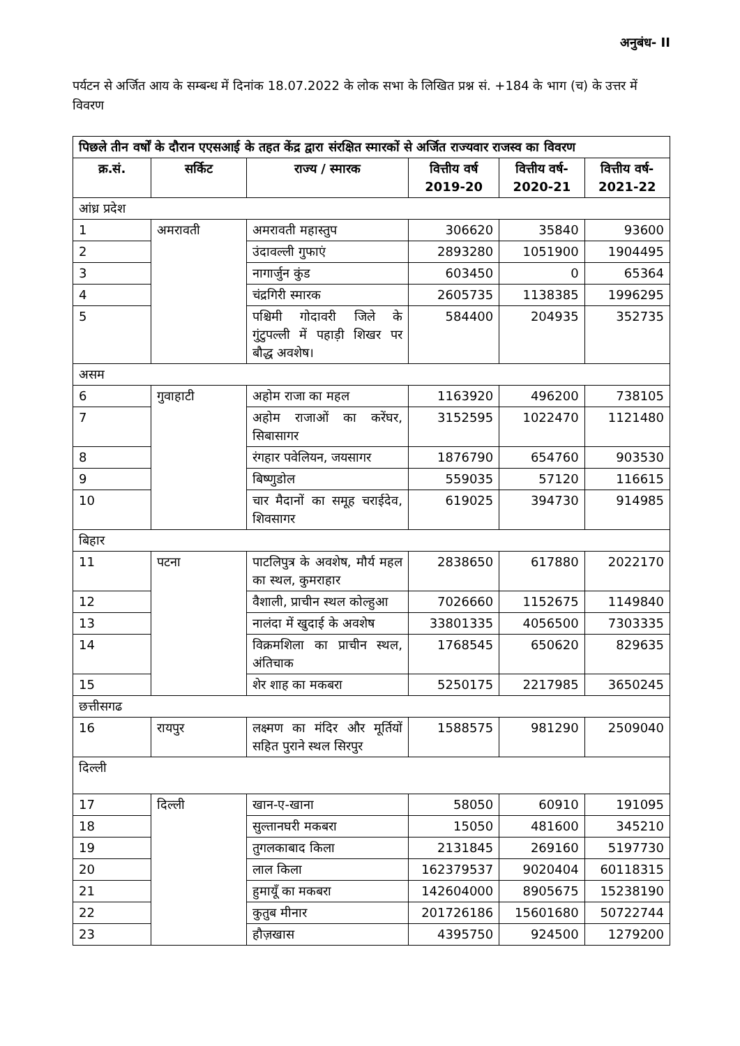अनुबंध- II
पर्यटन से अर्जित आय के सम्बन्ध में दिनांक 18.07.2022 के लोक सभा के लिखित प्रश्न सं. +184 के भाग (च) के उत्तर में विवरण
| पिछले तीन वर्षों के दौरान एएसआई के तहत केंद्र द्वारा संरक्षित स्मारकों से अर्जित राज्यवार राजस्व का विवरण | | | | | |
| क्र.सं. | सर्किट | राज्य / स्मारक | वित्तीय वर्ष 2019-20 | वित्तीय वर्ष- 2020-21 | वित्तीय वर्ष- 2021-22 |
| आंध्र प्रदेश | | | | | |
| 1 | अमरावती | अमरावती महास्तुप | 306620 | 35840 | 93600 |
| 2 | | उंदावल्ली गुफाएं | 2893280 | 1051900 | 1904495 |
| 3 | | नागार्जुन कुंड | 603450 | 0 | 65364 |
| 4 | | चंद्रगिरी स्मारक | 2605735 | 1138385 | 1996295 |
| 5 | | पश्चिमी गोदावरी जिले के गुंटुपल्ली में पहाड़ी शिखर पर बौद्ध अवशेष। | 584400 | 204935 | 352735 |
| असम | | | | | |
| 6 | गुवाहाटी | अहोम राजा का महल | 1163920 | 496200 | 738105 |
| 7 | | अहोम राजाओं का करेंघर, सिबासागर | 3152595 | 1022470 | 1121480 |
| 8 | | रंगहार पवेलियन, जयसागर | 1876790 | 654760 | 903530 |
| 9 | | बिष्णुडोल | 559035 | 57120 | 116615 |
| 10 | | चार मैदानों का समूह चराईदेव, शिवसागर | 619025 | 394730 | 914985 |
| बिहार | | | | | |
| 11 | पटना | पाटलिपुत्र के अवशेष, मौर्य महल का स्थल, कुमराहार | 2838650 | 617880 | 2022170 |
| 12 | | वैशाली, प्राचीन स्थल कोल्हुआ | 7026660 | 1152675 | 1149840 |
| 13 | | नालंदा में खुदाई के अवशेष | 33801335 | 4056500 | 7303335 |
| 14 | | विक्रमशिला का प्राचीन स्थल, अंतिचाक | 1768545 | 650620 | 829635 |
| 15 | | शेर शाह का मकबरा | 5250175 | 2217985 | 3650245 |
| छत्तीसगढ | | | | | |
| 16 | रायपुर | लक्ष्मण का मंदिर और मूर्तियों सहित पुराने स्थल सिरपुर | 1588575 | 981290 | 2509040 |
| दिल्ली | | | | | |
| 17 | दिल्ली | खान-ए-खाना | 58050 | 60910 | 191095 |
| 18 | | सुल्तानघरी मकबरा | 15050 | 481600 | 345210 |
| 19 | | तुगलकाबाद किला | 2131845 | 269160 | 5197730 |
| 20 | | लाल किला | 162379537 | 9020404 | 60118315 |
| 21 | | हुमायूँ का मकबरा | 142604000 | 8905675 | 15238190 |
| 22 | | कुतुब मीनार | 201726186 | 15601680 | 50722744 |
| 23 | | हौज़खास | 4395750 | 924500 | 1279200 |